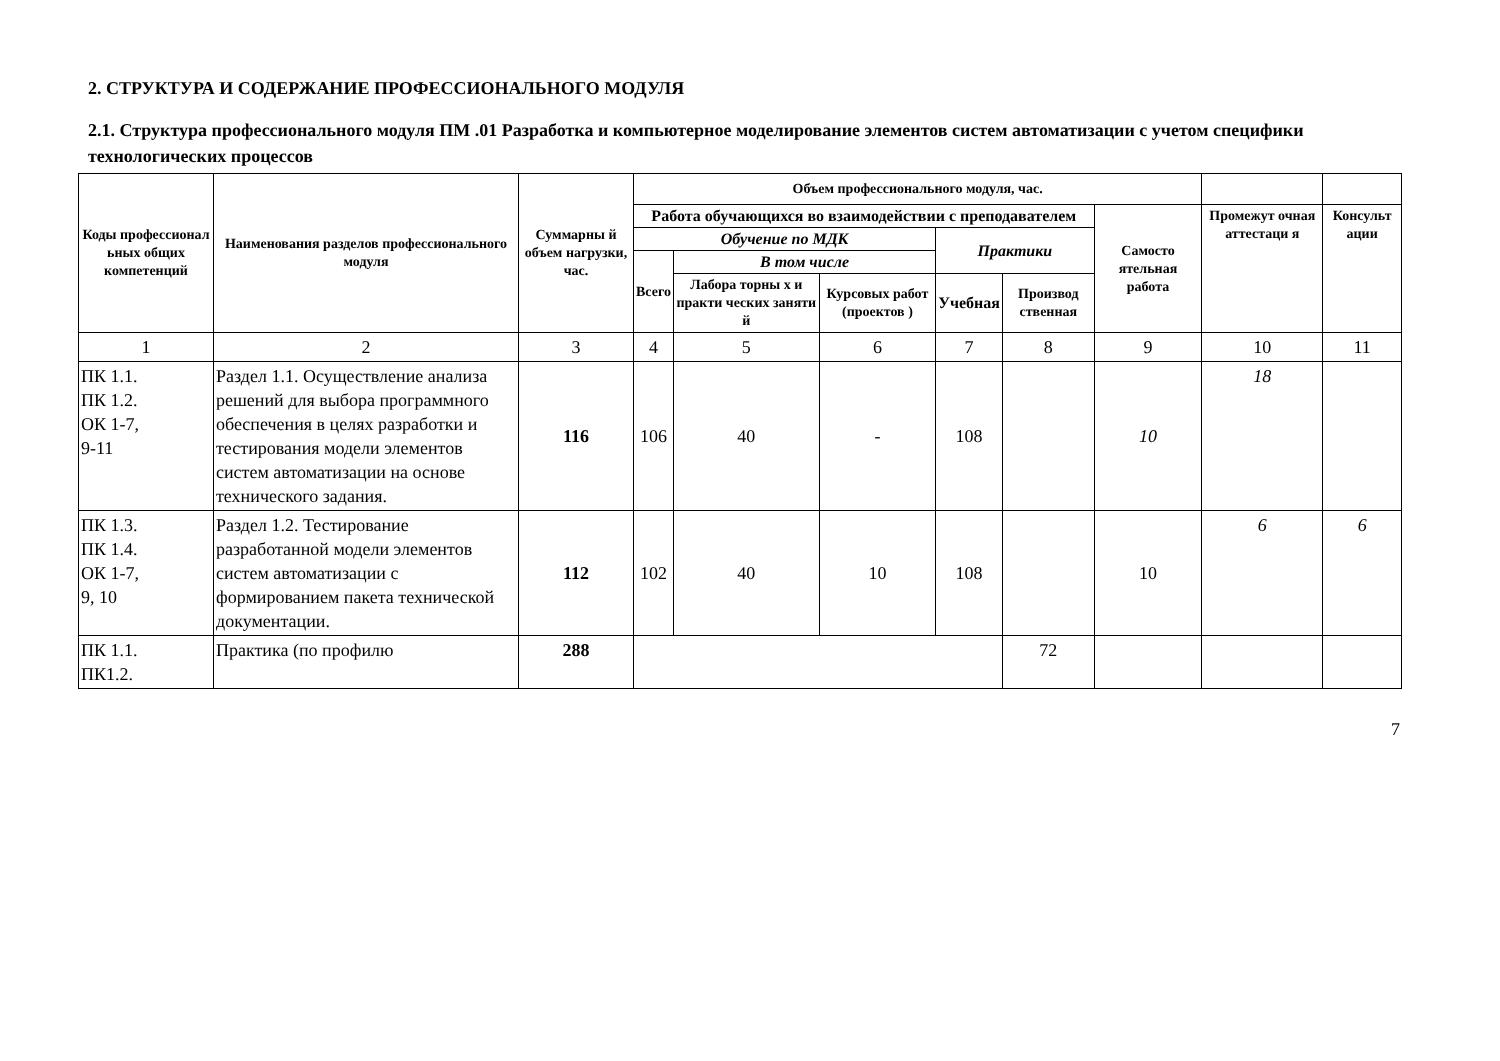2. СТРУКТУРА И СОДЕРЖАНИЕ ПРОФЕССИОНАЛЬНОГО МОДУЛЯ
2.1. Структура профессионального модуля ПМ .01 Разработка и компьютерное моделирование элементов систем автоматизации с учетом специфики технологических процессов
| Коды профессионал ьных общих компетенций | Наименования разделов профессионального модуля | Суммарны й объем нагрузки, час. | Объем профессионального модуля, час. | | | | | | | |
| --- | --- | --- | --- | --- | --- | --- | --- | --- | --- | --- |
| | | | Работа обучающихся во взаимодействии с преподавателем | | | | | Самосто ятельная работа | Промежут очная аттестаци я | Консульт ации |
| | | | Обучение по МДК | | | Практики | | | | |
| | | | Всего | В том числе | | | | | | |
| | | | | Лабора торны х и практи ческих заняти й | Курсовых работ (проектов ) | Учебная | Производ ственная | | | |
| 1 | 2 | 3 | 4 | 5 | 6 | 7 | 8 | 9 | 10 | 11 |
| ПК 1.1. ПК 1.2. ОК 1-7, 9-11 | Раздел 1.1. Осуществление анализа решений для выбора программного обеспечения в целях разработки и тестирования модели элементов систем автоматизации на основе технического задания. | 116 | 106 | 40 | - | 108 | | 10 | 18 | |
| ПК 1.3. ПК 1.4. ОК 1-7, 9, 10 | Раздел 1.2. Тестирование разработанной модели элементов систем автоматизации с формированием пакета технической документации. | 112 | 102 | 40 | 10 | 108 | | 10 | 6 | 6 |
| ПК 1.1. ПК1.2. | Практика (по профилю | 288 | | | | | 72 | | | |
7